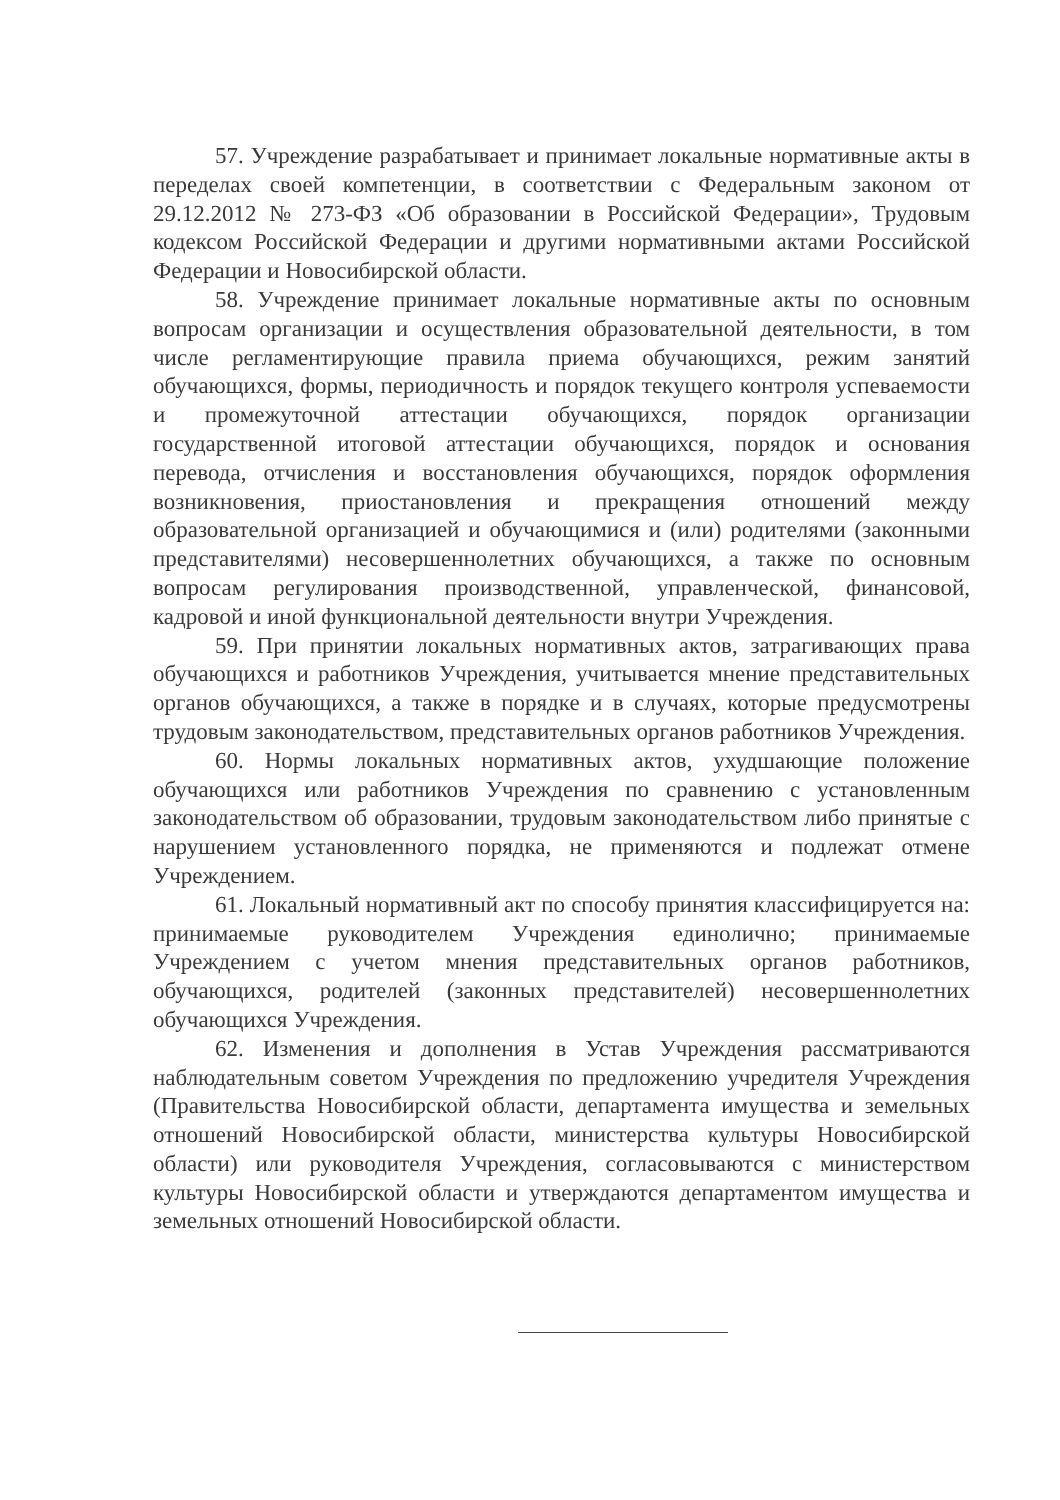57. Учреждение разрабатывает и принимает локальные нормативные акты в переделах своей компетенции, в соответствии с Федеральным законом от 29.12.2012 № 273-ФЗ «Об образовании в Российской Федерации», Трудовым кодексом Российской Федерации и другими нормативными актами Российской Федерации и Новосибирской области.
58. Учреждение принимает локальные нормативные акты по основным вопросам организации и осуществления образовательной деятельности, в том числе регламентирующие правила приема обучающихся, режим занятий обучающихся, формы, периодичность и порядок текущего контроля успеваемости и промежуточной аттестации обучающихся, порядок организации государственной итоговой аттестации обучающихся, порядок и основания перевода, отчисления и восстановления обучающихся, порядок оформления возникновения, приостановления и прекращения отношений между образовательной организацией и обучающимися и (или) родителями (законными представителями) несовершеннолетних обучающихся, а также по основным вопросам регулирования производственной, управленческой, финансовой, кадровой и иной функциональной деятельности внутри Учреждения.
59. При принятии локальных нормативных актов, затрагивающих права обучающихся и работников Учреждения, учитывается мнение представительных органов обучающихся, а также в порядке и в случаях, которые предусмотрены трудовым законодательством, представительных органов работников Учреждения.
60. Нормы локальных нормативных актов, ухудшающие положение обучающихся или работников Учреждения по сравнению с установленным законодательством об образовании, трудовым законодательством либо принятые с нарушением установленного порядка, не применяются и подлежат отмене Учреждением.
61. Локальный нормативный акт по способу принятия классифицируется на: принимаемые руководителем Учреждения единолично; принимаемые Учреждением с учетом мнения представительных органов работников, обучающихся, родителей (законных представителей) несовершеннолетних обучающихся Учреждения.
62. Изменения и дополнения в Устав Учреждения рассматриваются наблюдательным советом Учреждения по предложению учредителя Учреждения (Правительства Новосибирской области, департамента имущества и земельных отношений Новосибирской области, министерства культуры Новосибирской области) или руководителя Учреждения, согласовываются с министерством культуры Новосибирской области и утверждаются департаментом имущества и земельных отношений Новосибирской области.